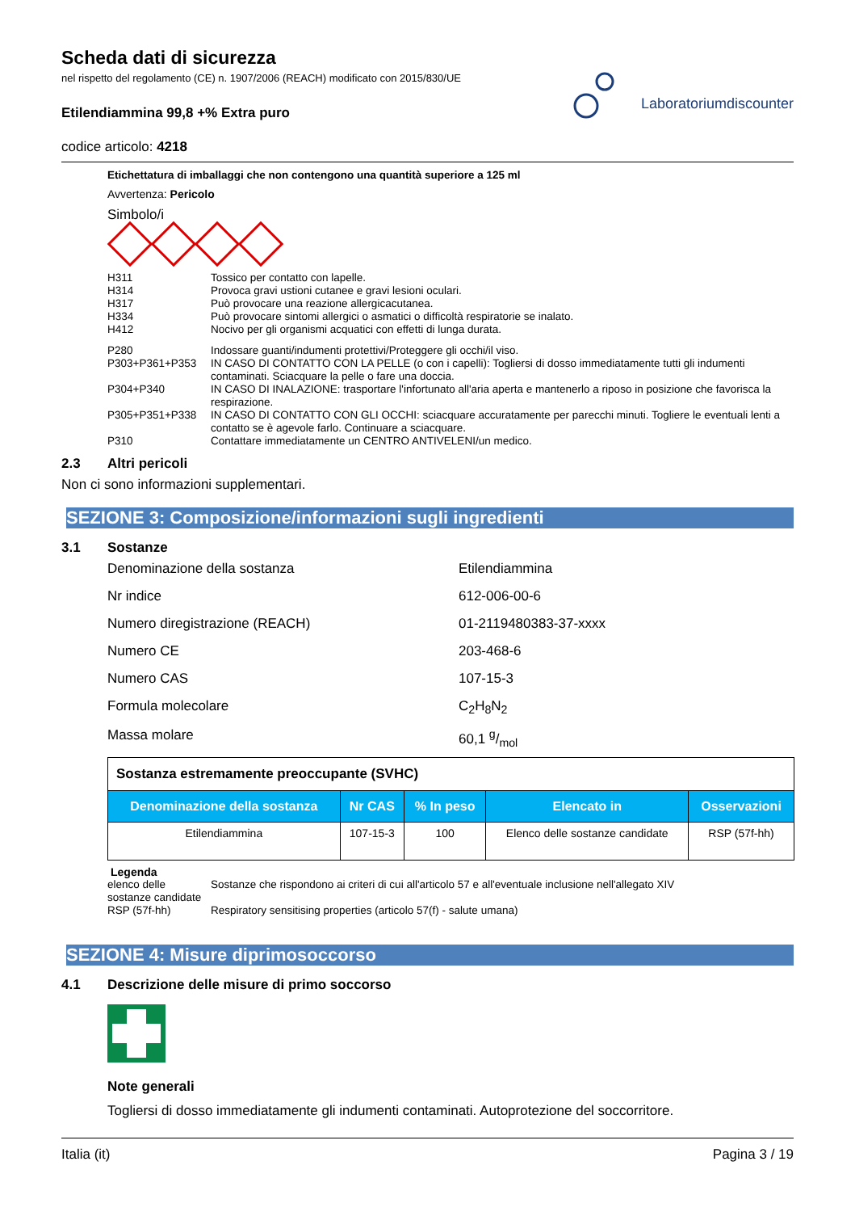Scheda dati di sicurezza
nel rispetto del regolamento (CE) n. 1907/2006 (REACH) modificato con 2015/830/UE
Etilendiammina 99,8 +% Extra puro
codice articolo: 4218
Laboratoriumdiscounter
Etichettatura di imballaggi che non contengono una quantità superiore a 125 ml
Avvertenza: Pericolo
Simbolo/i
H311 Tossico per contatto con lapelle. H314 Provoca gravi ustioni cutanee e gravi lesioni oculari. H317 Può provocare una reazione allergicacutanea. H334 Può provocare sintomi allergici o asmatici o difficoltà respiratorie se inalato. H412 Nocivo per gli organismi acquatici con effetti di lunga durata.
P280 Indossare guanti/indumenti protettivi/Proteggere gli occhi/il viso. P303+P361+P353 IN CASO DI CONTATTO CON LA PELLE (o con i capelli): Togliersi di dosso immediatamente tutti gli indumenti contaminati. Sciacquare la pelle o fare una doccia. P304+P340 IN CASO DI INALAZIONE: trasportare l'infortunato all'aria aperta e mantenerlo a riposo in posizione che favorisca la respirazione. P305+P351+P338 IN CASO DI CONTATTO CON GLI OCCHI: sciacquare accuratamente per parecchi minuti. Togliere le eventuali lenti a contatto se è agevole farlo. Continuare a sciacquare. P310 Contattare immediatamente un CENTRO ANTIVELENI/un medico.
2.3 Altri pericoli
Non ci sono informazioni supplementari.
SEZIONE 3: Composizione/informazioni sugli ingredienti
3.1 Sostanze
Denominazione della sostanza Etilendiammina Nr indice 612-006-00-6 Numero diregistrazione (REACH) 01-2119480383-37-xxxx Numero CE 203-468-6 Numero CAS 107-15-3 Formula molecolare C<sub>2</sub>H<sub>8</sub>N<sub>2</sub> Massa molare 60,1 g/mol
| Sostanza estremamente preoccupante (SVHC) | | | | |
| Denominazione della sostanza | Nr CAS | % In peso | Elencato in | Osservazioni |
| Etilendiammina | 107-15-3 | 100 | Elenco delle sostanze candidate | RSP (57f-hh) |
Legenda
elenco delle sostanze candidate Sostanze che rispondono ai criteri di cui all'articolo 57 e all'eventuale inclusione nell'allegato XIV RSP (57f-hh) Respiratory sensitising properties (articolo 57(f) - salute umana)
SEZIONE 4: Misure diprimosoccorso
4.1 Descrizione delle misure di primo soccorso
Note generali
Togliersi di dosso immediatamente gli indumenti contaminati. Autoprotezione del soccorritore.
Italia (it) Pagina 3 / 19